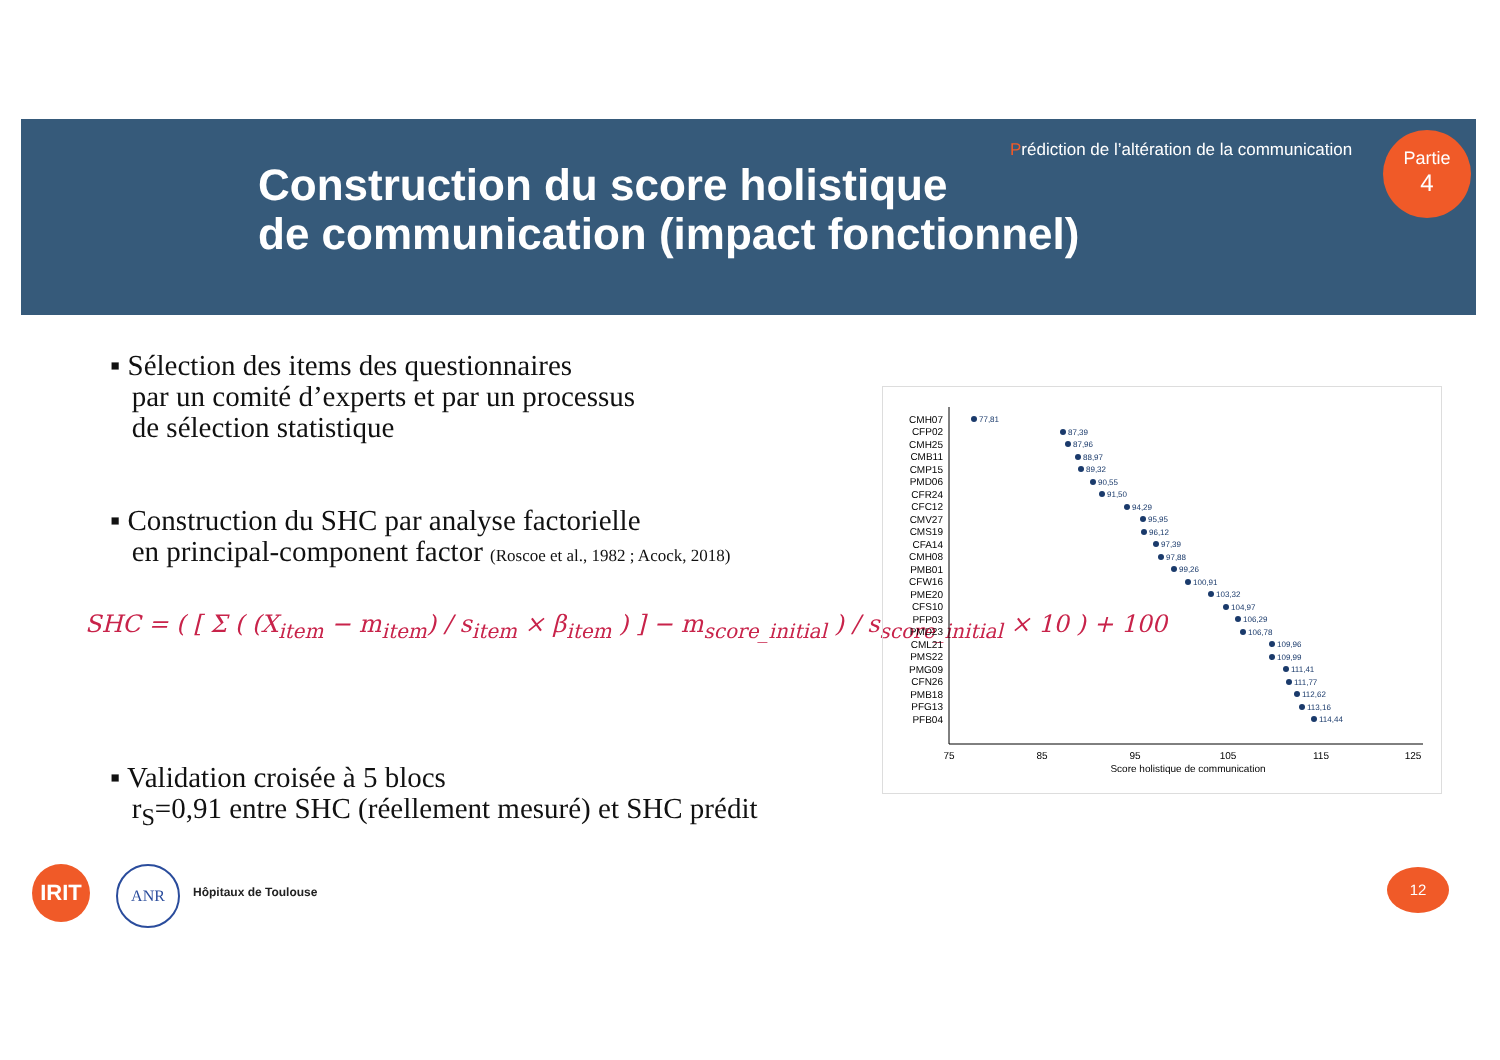Prédiction de l’altération de la communication
Construction du score holistique
de communication (impact fonctionnel)
Partie
4
▪ Sélection des items des questionnaires
par un comité d’experts et par un processus
de sélection statistique
▪ Construction du SHC par analyse factorielle
en principal-component factor (Roscoe et al., 1982 ; Acock, 2018)
SHC = ( [ Σ ( (X<sub>item</sub> − m<sub>item</sub>) / s<sub>item</sub> × β<sub>item</sub> ) ] − m<sub>score_initial</sub> ) / s<sub>score_initial</sub> × 10 ) + 100
▪ Validation croisée à 5 blocs
r<sub>S</sub>=0,91 entre SHC (réellement mesuré) et SHC prédit
CMH07
CFP02
CMH25
CMB11
CMP15
PMD06
CFR24
CFC12
CMV27
CMS19
CFA14
CMH08
PMB01
CFW16
PME20
CFS10
PFP03
PMD23
CML21
PMS22
PMG09
CFN26
PMB18
PFG13
PFB04
77,81
87,39
87,96
88,97
89,32
90,55
91,50
94,29
95,95
96,12
97,39
97,88
99,26
100,91
103,32
104,97
106,29
106,78
109,96
109,99
111,41
111,77
112,62
113,16
114,44
75
85
95
105
115
125
Score holistique de communication
IRIT ANR
Hôpitaux de Toulouse
12